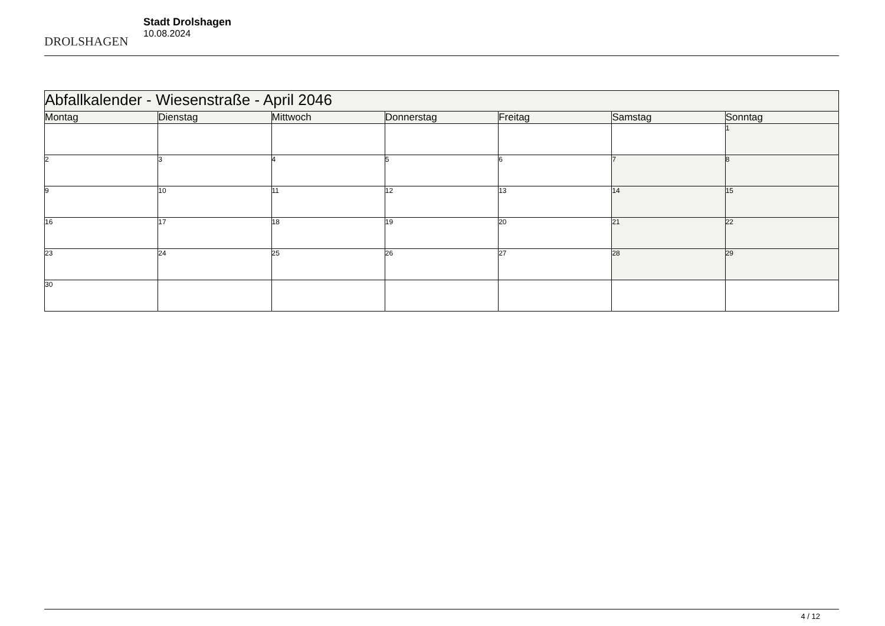DROLSHAGEN
Stadt Drolshagen
10.08.2024
| Abfallkalender - Wiesenstraße - April 2046 | | | | | | |
| Montag | Dienstag | Mittwoch | Donnerstag | Freitag | Samstag | Sonntag |
| | | | | | | 1 |
| 2 | 3 | 4 | 5 | 6 | 7 | 8 |
| 9 | 10 | 11 | 12 | 13 | 14 | 15 |
| 16 | 17 | 18 | 19 | 20 | 21 | 22 |
| 23 | 24 | 25 | 26 | 27 | 28 | 29 |
| 30 | | | | | | |
4 / 12